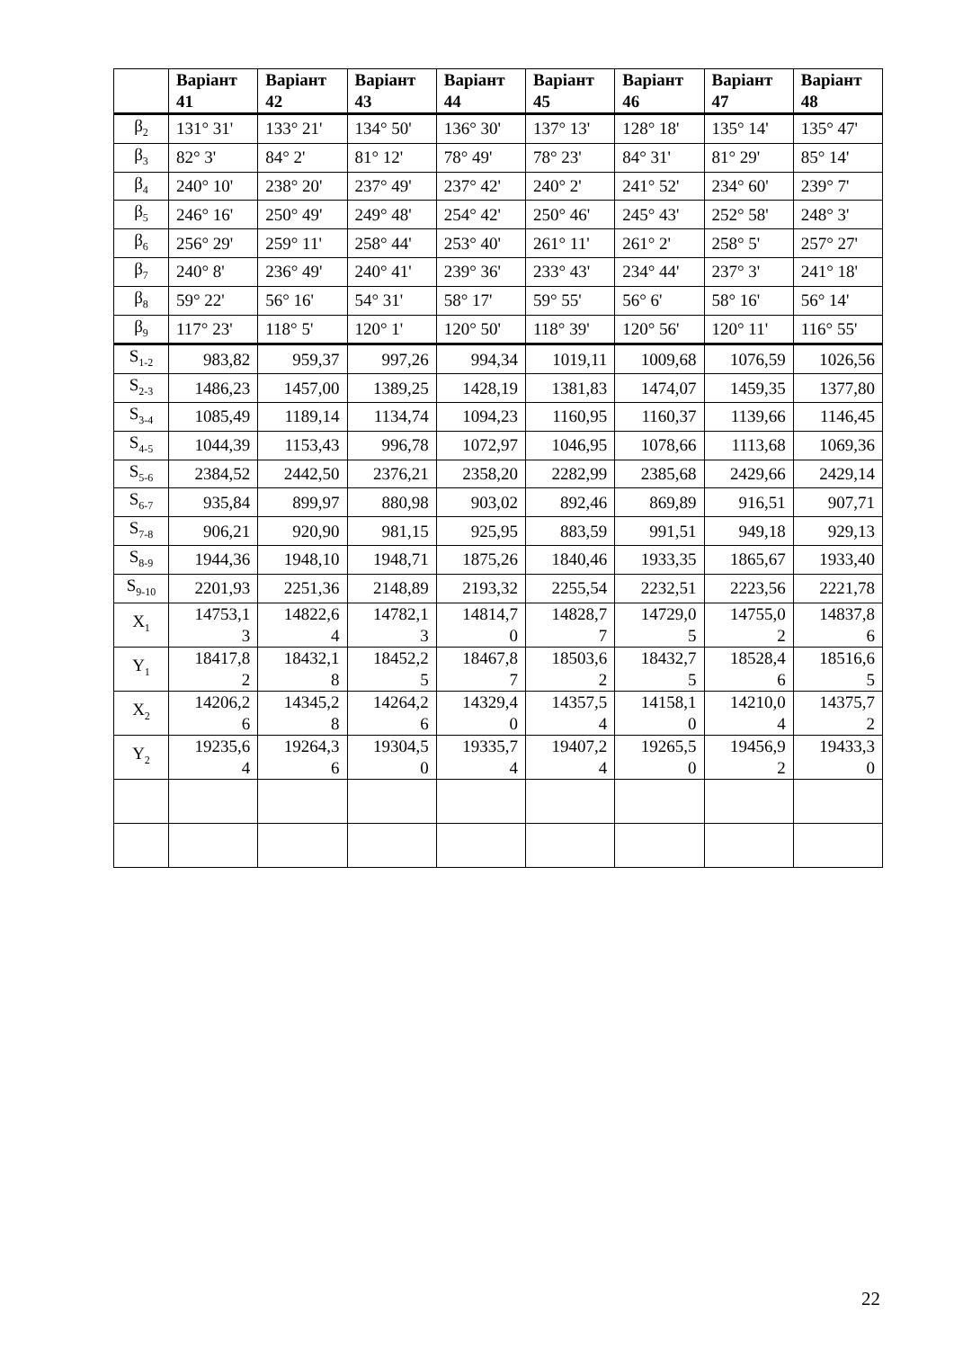| | Варіант 41 | Варіант 42 | Варіант 43 | Варіант 44 | Варіант 45 | Варіант 46 | Варіант 47 | Варіант 48 |
| --- | --- | --- | --- | --- | --- | --- | --- | --- |
| β<sub>2</sub> | 131° 31' | 133° 21' | 134° 50' | 136° 30' | 137° 13' | 128° 18' | 135° 14' | 135° 47' |
| β<sub>3</sub> | 82° 3' | 84° 2' | 81° 12' | 78° 49' | 78° 23' | 84° 31' | 81° 29' | 85° 14' |
| β<sub>4</sub> | 240° 10' | 238° 20' | 237° 49' | 237° 42' | 240° 2' | 241° 52' | 234° 60' | 239° 7' |
| β<sub>5</sub> | 246° 16' | 250° 49' | 249° 48' | 254° 42' | 250° 46' | 245° 43' | 252° 58' | 248° 3' |
| β<sub>6</sub> | 256° 29' | 259° 11' | 258° 44' | 253° 40' | 261° 11' | 261° 2' | 258° 5' | 257° 27' |
| β<sub>7</sub> | 240° 8' | 236° 49' | 240° 41' | 239° 36' | 233° 43' | 234° 44' | 237° 3' | 241° 18' |
| β<sub>8</sub> | 59° 22' | 56° 16' | 54° 31' | 58° 17' | 59° 55' | 56° 6' | 58° 16' | 56° 14' |
| β<sub>9</sub> | 117° 23' | 118° 5' | 120° 1' | 120° 50' | 118° 39' | 120° 56' | 120° 11' | 116° 55' |
| S<sub>1-2</sub> | 983,82 | 959,37 | 997,26 | 994,34 | 1019,11 | 1009,68 | 1076,59 | 1026,56 |
| S<sub>2-3</sub> | 1486,23 | 1457,00 | 1389,25 | 1428,19 | 1381,83 | 1474,07 | 1459,35 | 1377,80 |
| S<sub>3-4</sub> | 1085,49 | 1189,14 | 1134,74 | 1094,23 | 1160,95 | 1160,37 | 1139,66 | 1146,45 |
| S<sub>4-5</sub> | 1044,39 | 1153,43 | 996,78 | 1072,97 | 1046,95 | 1078,66 | 1113,68 | 1069,36 |
| S<sub>5-6</sub> | 2384,52 | 2442,50 | 2376,21 | 2358,20 | 2282,99 | 2385,68 | 2429,66 | 2429,14 |
| S<sub>6-7</sub> | 935,84 | 899,97 | 880,98 | 903,02 | 892,46 | 869,89 | 916,51 | 907,71 |
| S<sub>7-8</sub> | 906,21 | 920,90 | 981,15 | 925,95 | 883,59 | 991,51 | 949,18 | 929,13 |
| S<sub>8-9</sub> | 1944,36 | 1948,10 | 1948,71 | 1875,26 | 1840,46 | 1933,35 | 1865,67 | 1933,40 |
| S<sub>9-10</sub> | 2201,93 | 2251,36 | 2148,89 | 2193,32 | 2255,54 | 2232,51 | 2223,56 | 2221,78 |
| X<sub>1</sub> | 14753,1 3 | 14822,6 4 | 14782,1 3 | 14814,7 0 | 14828,7 7 | 14729,0 5 | 14755,0 2 | 14837,8 6 |
| Y<sub>1</sub> | 18417,8 2 | 18432,1 8 | 18452,2 5 | 18467,8 7 | 18503,6 2 | 18432,7 5 | 18528,4 6 | 18516,6 5 |
| X<sub>2</sub> | 14206,2 6 | 14345,2 8 | 14264,2 6 | 14329,4 0 | 14357,5 4 | 14158,1 0 | 14210,0 4 | 14375,7 2 |
| Y<sub>2</sub> | 19235,6 4 | 19264,3 6 | 19304,5 0 | 19335,7 4 | 19407,2 4 | 19265,5 0 | 19456,9 2 | 19433,3 0 |
22